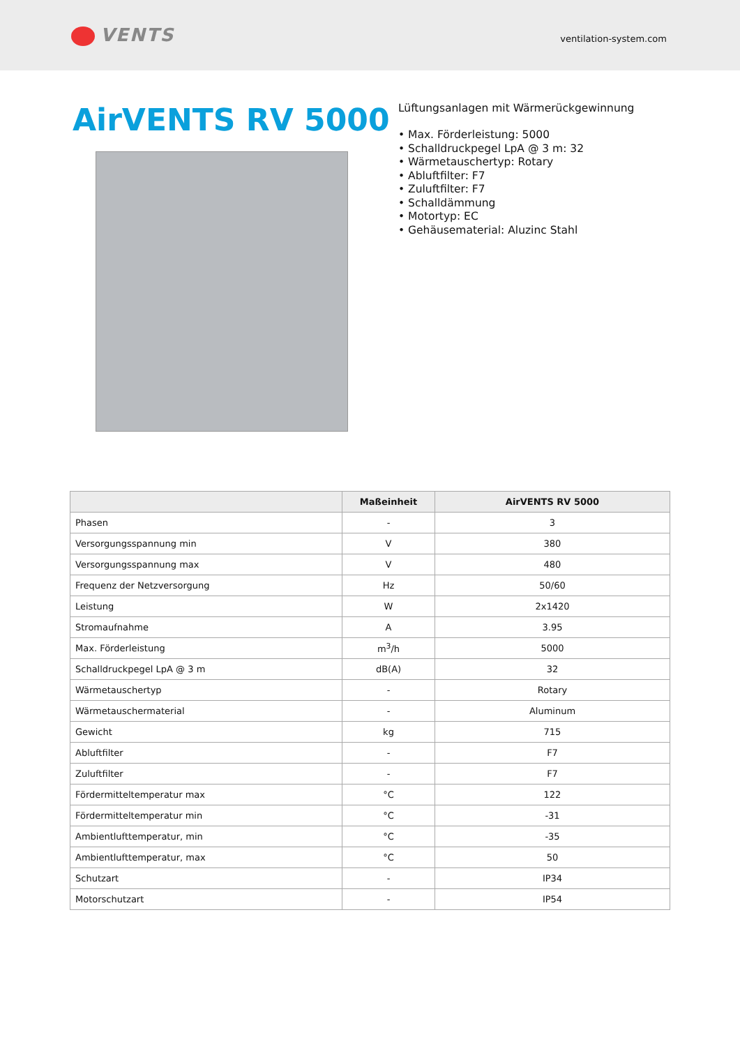VENTS
ventilation-system.com
AirVENTS RV 5000
Lüftungsanlagen mit Wärmerückgewinnung
• Max. Förderleistung: 5000
• Schalldruckpegel LpA @ 3 m: 32
• Wärmetauschertyp: Rotary
• Abluftfilter: F7
• Zuluftfilter: F7
• Schalldämmung
• Motortyp: EC
• Gehäusematerial: Aluzinc Stahl
| | Maßeinheit | AirVENTS RV 5000 |
| --- | --- | --- |
| Phasen | - | 3 |
| Versorgungsspannung min | V | 380 |
| Versorgungsspannung max | V | 480 |
| Frequenz der Netzversorgung | Hz | 50/60 |
| Leistung | W | 2x1420 |
| Stromaufnahme | A | 3.95 |
| Max. Förderleistung | m<sup>3</sup>/h | 5000 |
| Schalldruckpegel LpA @ 3 m | dB(A) | 32 |
| Wärmetauschertyp | - | Rotary |
| Wärmetauschermaterial | - | Aluminum |
| Gewicht | kg | 715 |
| Abluftfilter | - | F7 |
| Zuluftfilter | - | F7 |
| Fördermitteltemperatur max | °C | 122 |
| Fördermitteltemperatur min | °C | -31 |
| Ambientlufttemperatur, min | °C | -35 |
| Ambientlufttemperatur, max | °C | 50 |
| Schutzart | - | IP34 |
| Motorschutzart | - | IP54 |